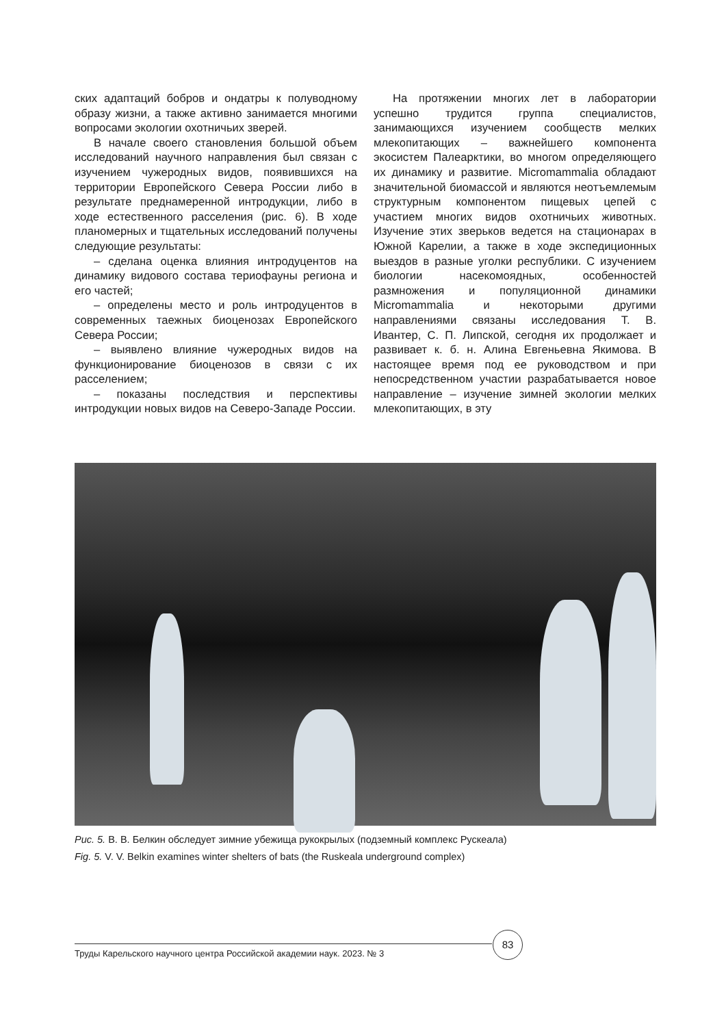ских адаптаций бобров и ондатры к полуводному образу жизни, а также активно занимается многими вопросами экологии охотничьих зверей.
В начале своего становления большой объем исследований научного направления был связан с изучением чужеродных видов, появившихся на территории Европейского Севера России либо в результате преднамеренной интродукции, либо в ходе естественного расселения (рис. 6). В ходе планомерных и тщательных исследований получены следующие результаты:
– сделана оценка влияния интродуцентов на динамику видового состава териофауны региона и его частей;
– определены место и роль интродуцентов в современных таежных биоценозах Европейского Севера России;
– выявлено влияние чужеродных видов на функционирование биоценозов в связи с их расселением;
– показаны последствия и перспективы интродукции новых видов на Северо-Западе России.
На протяжении многих лет в лаборатории успешно трудится группа специалистов, занимающихся изучением сообществ мелких млекопитающих – важнейшего компонента экосистем Палеарктики, во многом определяющего их динамику и развитие. Micromammalia обладают значительной биомассой и являются неотъемлемым структурным компонентом пищевых цепей с участием многих видов охотничьих животных. Изучение этих зверьков ведется на стационарах в Южной Карелии, а также в ходе экспедиционных выездов в разные уголки республики. С изучением биологии насекомоядных, особенностей размножения и популяционной динамики Micromammalia и некоторыми другими направлениями связаны исследования Т. В. Ивантер, С. П. Липской, сегодня их продолжает и развивает к. б. н. Алина Евгеньевна Якимова. В настоящее время под ее руководством и при непосредственном участии разрабатывается новое направление – изучение зимней экологии мелких млекопитающих, в эту
Рис. 5. В. В. Белкин обследует зимние убежища рукокрылых (подземный комплекс Рускеала)
Fig. 5. V. V. Belkin examines winter shelters of bats (the Ruskeala underground complex)
83
Труды Карельского научного центра Российской академии наук. 2023. № 3